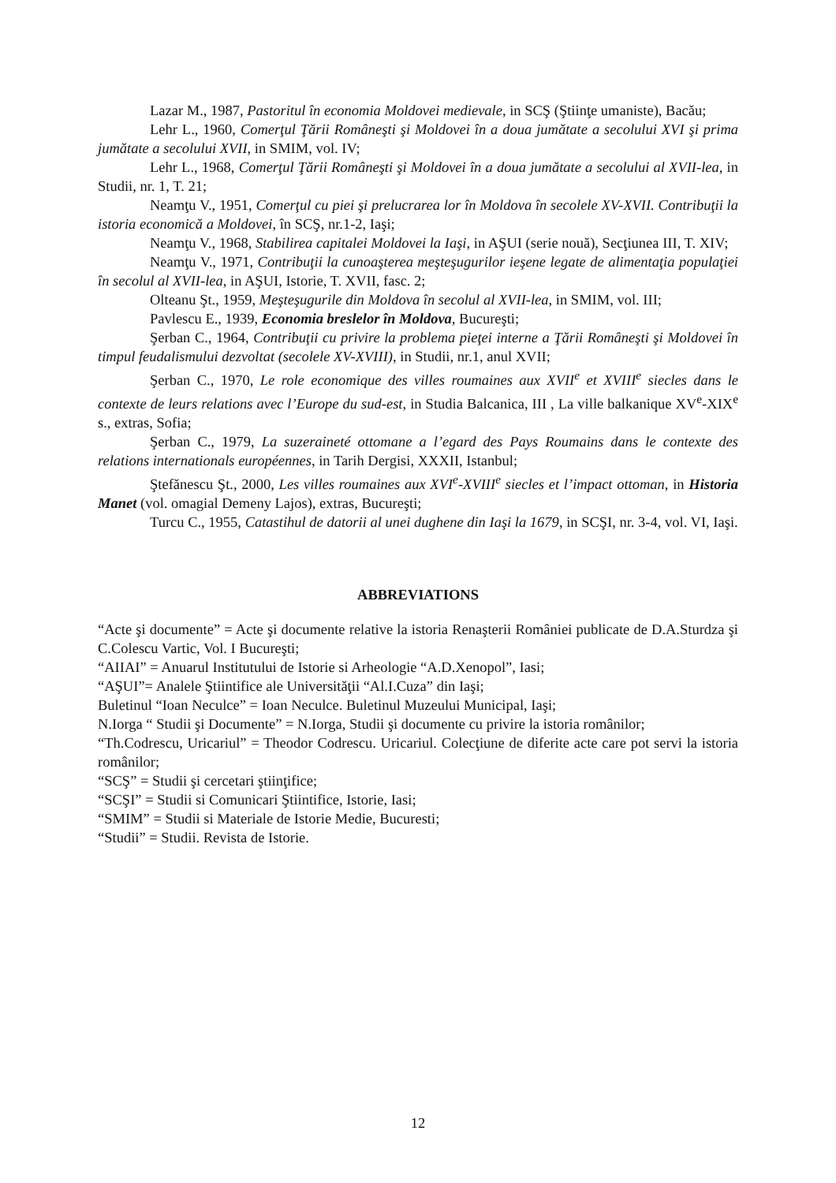Lazar M., 1987, Pastoritul în economia Moldovei medievale, in SCŞ (Ştiinţe umaniste), Bacău;
Lehr L., 1960, Comerţul Ţării Româneşti şi Moldovei în a doua jumătate a secolului XVI şi prima jumătate a secolului XVII, in SMIM, vol. IV;
Lehr L., 1968, Comerţul Ţării Româneşti şi Moldovei în a doua jumătate a secolului al XVII-lea, in Studii, nr. 1, T. 21;
Neamţu V., 1951, Comerţul cu piei şi prelucrarea lor în Moldova în secolele XV-XVII. Contribuţii la istoria economică a Moldovei, în SCŞ, nr.1-2, Iaşi;
Neamţu V., 1968, Stabilirea capitalei Moldovei la Iaşi, in AŞUI (serie nouă), Secţiunea III, T. XIV;
Neamţu V., 1971, Contribuţii la cunoaşterea meşteşugurilor ieşene legate de alimentaţia populaţiei în secolul al XVII-lea, in AŞUI, Istorie, T. XVII, fasc. 2;
Olteanu Şt., 1959, Meşteşugurile din Moldova în secolul al XVII-lea, in SMIM, vol. III;
Pavlescu E., 1939, Economia breslelor în Moldova, Bucureşti;
Şerban C., 1964, Contribuţii cu privire la problema pieţei interne a Ţării Româneşti şi Moldovei în timpul feudalismului dezvoltat (secolele XV-XVIII), in Studii, nr.1, anul XVII;
Şerban C., 1970, Le role economique des villes roumaines aux XVII<sup>e</sup> et XVIII<sup>e</sup> siecles dans le contexte de leurs relations avec l’Europe du sud-est, in Studia Balcanica, III , La ville balkanique XV<sup>e</sup>-XIX<sup>e</sup> s., extras, Sofia;
Şerban C., 1979, La suzeraineté ottomane a l’egard des Pays Roumains dans le contexte des relations internationals européennes, in Tarih Dergisi, XXXII, Istanbul;
Ştefănescu Şt., 2000, Les villes roumaines aux XVI<sup>e</sup>-XVIII<sup>e</sup> siecles et l’impact ottoman, in Historia Manet (vol. omagial Demeny Lajos), extras, Bucureşti;
Turcu C., 1955, Catastihul de datorii al unei dughene din Iaşi la 1679, in SCŞI, nr. 3-4, vol. VI, Iaşi.
ABBREVIATIONS
“Acte şi documente” = Acte şi documente relative la istoria Renaşterii României publicate de D.A.Sturdza şi C.Colescu Vartic, Vol. I Bucureşti;
“AIIAI” = Anuarul Institutului de Istorie si Arheologie “A.D.Xenopol”, Iasi;
“AŞUI”= Analele Ştiintifice ale Universităţii “Al.I.Cuza” din Iaşi;
Buletinul “Ioan Neculce” = Ioan Neculce. Buletinul Muzeului Municipal, Iaşi;
N.Iorga “ Studii şi Documente” = N.Iorga, Studii şi documente cu privire la istoria românilor;
“Th.Codrescu, Uricariul” = Theodor Codrescu. Uricariul. Colecţiune de diferite acte care pot servi la istoria românilor;
“SCŞ” = Studii şi cercetari ştiinţifice;
“SCŞI” = Studii si Comunicari Ştiintifice, Istorie, Iasi;
“SMIM” = Studii si Materiale de Istorie Medie, Bucuresti;
“Studii” = Studii. Revista de Istorie.
12